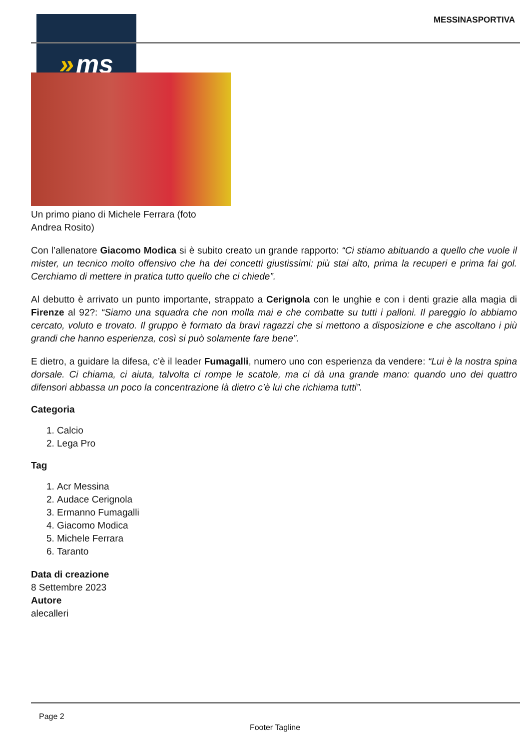» ms MESSINASPORTIVA
Un primo piano di Michele Ferrara (foto
Andrea Rosito)
Con l’allenatore Giacomo Modica si è subito creato un grande rapporto: “Ci stiamo abituando a quello che vuole il mister, un tecnico molto offensivo che ha dei concetti giustissimi: più stai alto, prima la recuperi e prima fai gol. Cerchiamo di mettere in pratica tutto quello che ci chiede”.
Al debutto è arrivato un punto importante, strappato a Cerignola con le unghie e con i denti grazie alla magia di Firenze al 92?: “Siamo una squadra che non molla mai e che combatte su tutti i palloni. Il pareggio lo abbiamo cercato, voluto e trovato. Il gruppo è formato da bravi ragazzi che si mettono a disposizione e che ascoltano i più grandi che hanno esperienza, così si può solamente fare bene”.
E dietro, a guidare la difesa, c’è il leader Fumagalli, numero uno con esperienza da vendere: “Lui è la nostra spina dorsale. Ci chiama, ci aiuta, talvolta ci rompe le scatole, ma ci dà una grande mano: quando uno dei quattro difensori abbassa un poco la concentrazione là dietro c’è lui che richiama tutti”.
Categoria
1. Calcio
2. Lega Pro
Tag
1. Acr Messina
2. Audace Cerignola
3. Ermanno Fumagalli
4. Giacomo Modica
5. Michele Ferrara
6. Taranto
Data di creazione
8 Settembre 2023
Autore
alecalleri
Page 2
Footer Tagline